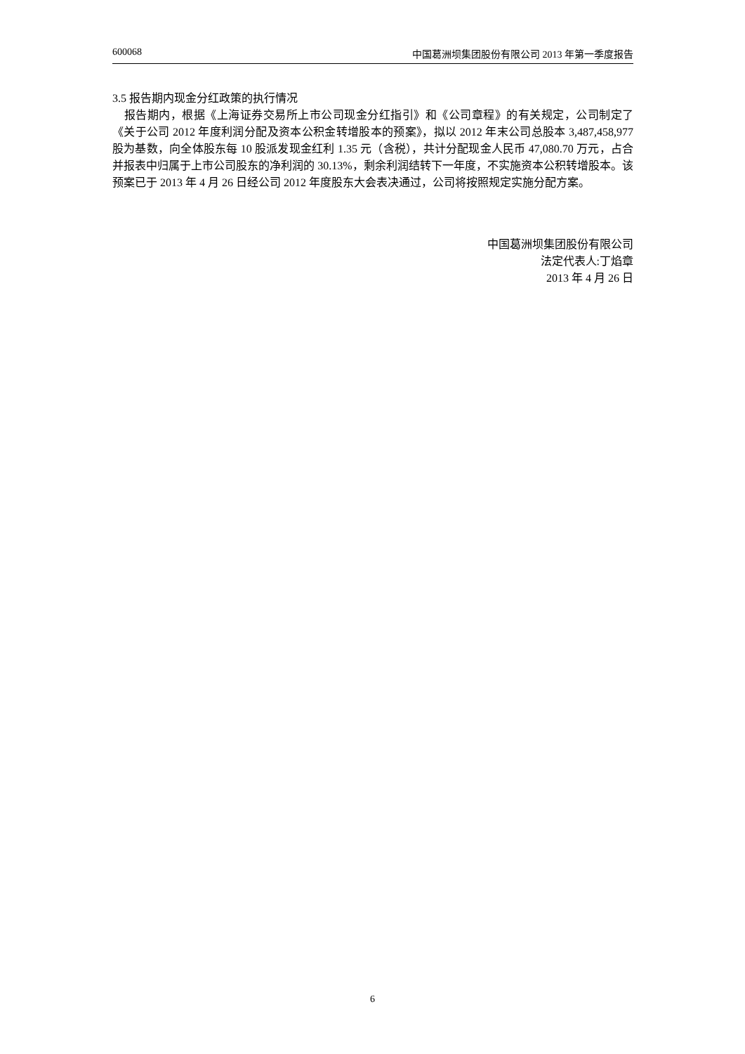600068 中国葛洲坝集团股份有限公司 2013 年第一季度报告
3.5 报告期内现金分红政策的执行情况
 报告期内，根据《上海证券交易所上市公司现金分红指引》和《公司章程》的有关规定，公司制定了《关于公司 2012 年度利润分配及资本公积金转增股本的预案》，拟以 2012 年末公司总股本 3,487,458,977 股为基数，向全体股东每 10 股派发现金红利 1.35 元（含税），共计分配现金人民币 47,080.70 万元，占合并报表中归属于上市公司股东的净利润的 30.13%，剩余利润结转下一年度，不实施资本公积转增股本。该预案已于 2013 年 4 月 26 日经公司 2012 年度股东大会表决通过，公司将按照规定实施分配方案。
中国葛洲坝集团股份有限公司
法定代表人:丁焰章
2013 年 4 月 26 日
6